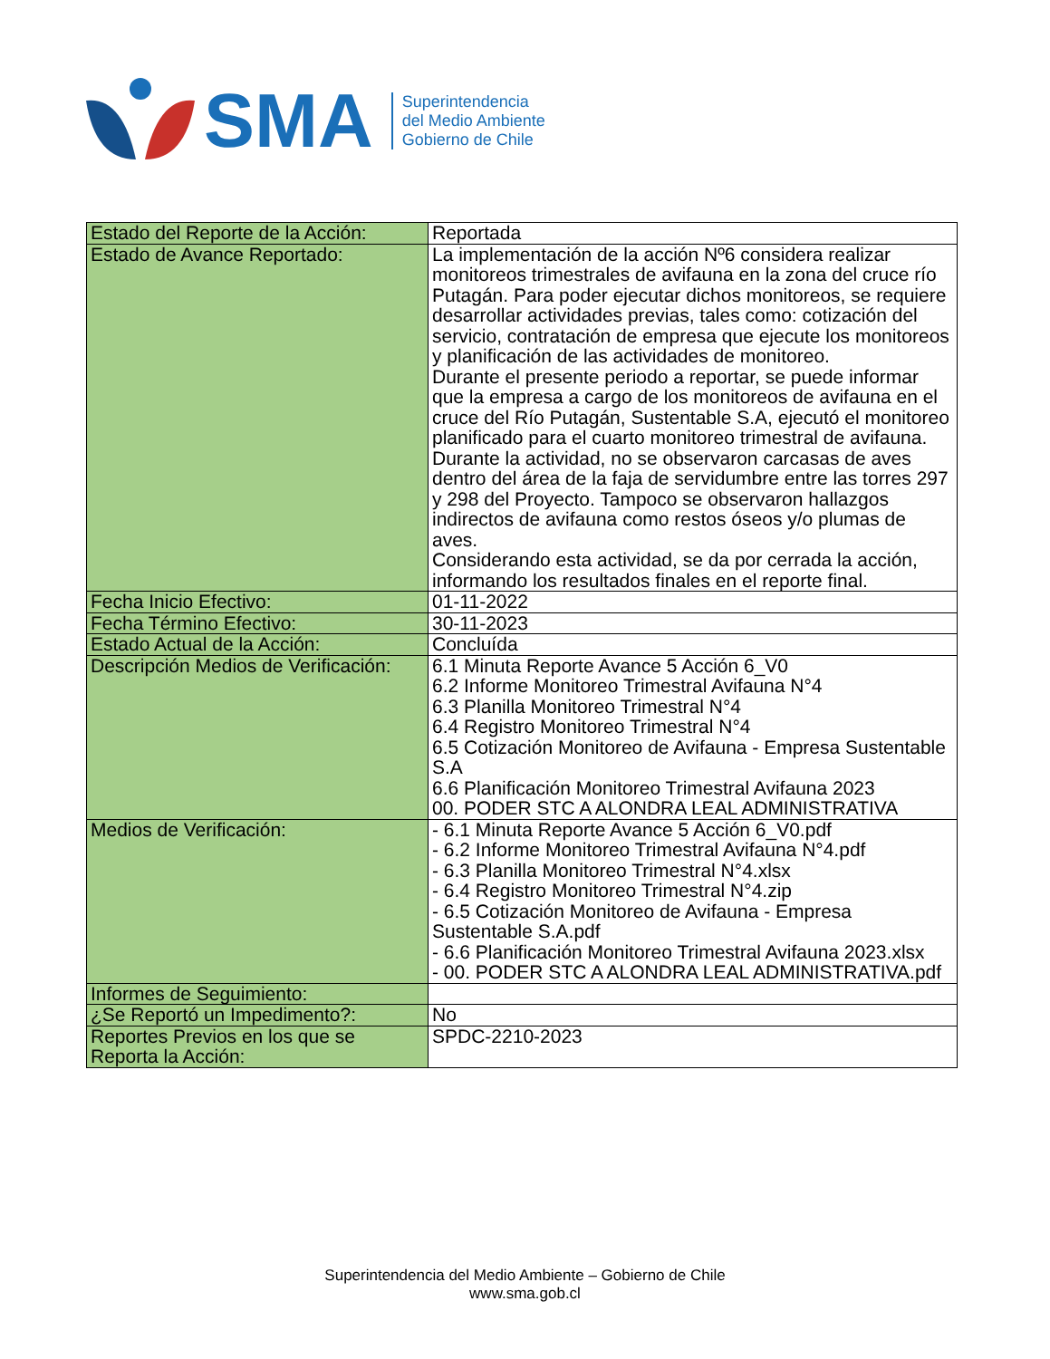SMA
Superintendencia
del Medio Ambiente
Gobierno de Chile
| Estado del Reporte de la Acción: | Reportada |
| Estado de Avance Reportado: | La implementación de la acción Nº6 considera realizar monitoreos trimestrales de avifauna en la zona del cruce río Putagán. Para poder ejecutar dichos monitoreos, se requiere desarrollar actividades previas, tales como: cotización del servicio, contratación de empresa que ejecute los monitoreos y planificación de las actividades de monitoreo. Durante el presente periodo a reportar, se puede informar que la empresa a cargo de los monitoreos de avifauna en el cruce del Río Putagán, Sustentable S.A, ejecutó el monitoreo planificado para el cuarto monitoreo trimestral de avifauna. Durante la actividad, no se observaron carcasas de aves dentro del área de la faja de servidumbre entre las torres 297 y 298 del Proyecto. Tampoco se observaron hallazgos indirectos de avifauna como restos óseos y/o plumas de aves. Considerando esta actividad, se da por cerrada la acción, informando los resultados finales en el reporte final. |
| Fecha Inicio Efectivo: | 01-11-2022 |
| Fecha Término Efectivo: | 30-11-2023 |
| Estado Actual de la Acción: | Concluída |
| Descripción Medios de Verificación: | 6.1 Minuta Reporte Avance 5 Acción 6_V0 6.2 Informe Monitoreo Trimestral Avifauna N°4 6.3 Planilla Monitoreo Trimestral N°4 6.4 Registro Monitoreo Trimestral N°4 6.5 Cotización Monitoreo de Avifauna - Empresa Sustentable S.A 6.6 Planificación Monitoreo Trimestral Avifauna 2023 00. PODER STC A ALONDRA LEAL ADMINISTRATIVA |
| Medios de Verificación: | - 6.1 Minuta Reporte Avance 5 Acción 6_V0.pdf - 6.2 Informe Monitoreo Trimestral Avifauna N°4.pdf - 6.3 Planilla Monitoreo Trimestral N°4.xlsx - 6.4 Registro Monitoreo Trimestral N°4.zip - 6.5 Cotización Monitoreo de Avifauna - Empresa Sustentable S.A.pdf - 6.6 Planificación Monitoreo Trimestral Avifauna 2023.xlsx - 00. PODER STC A ALONDRA LEAL ADMINISTRATIVA.pdf |
| Informes de Seguimiento: | |
| ¿Se Reportó un Impedimento?: | No |
| Reportes Previos en los que se Reporta la Acción: | SPDC-2210-2023 |
Superintendencia del Medio Ambiente – Gobierno de Chile
www.sma.gob.cl